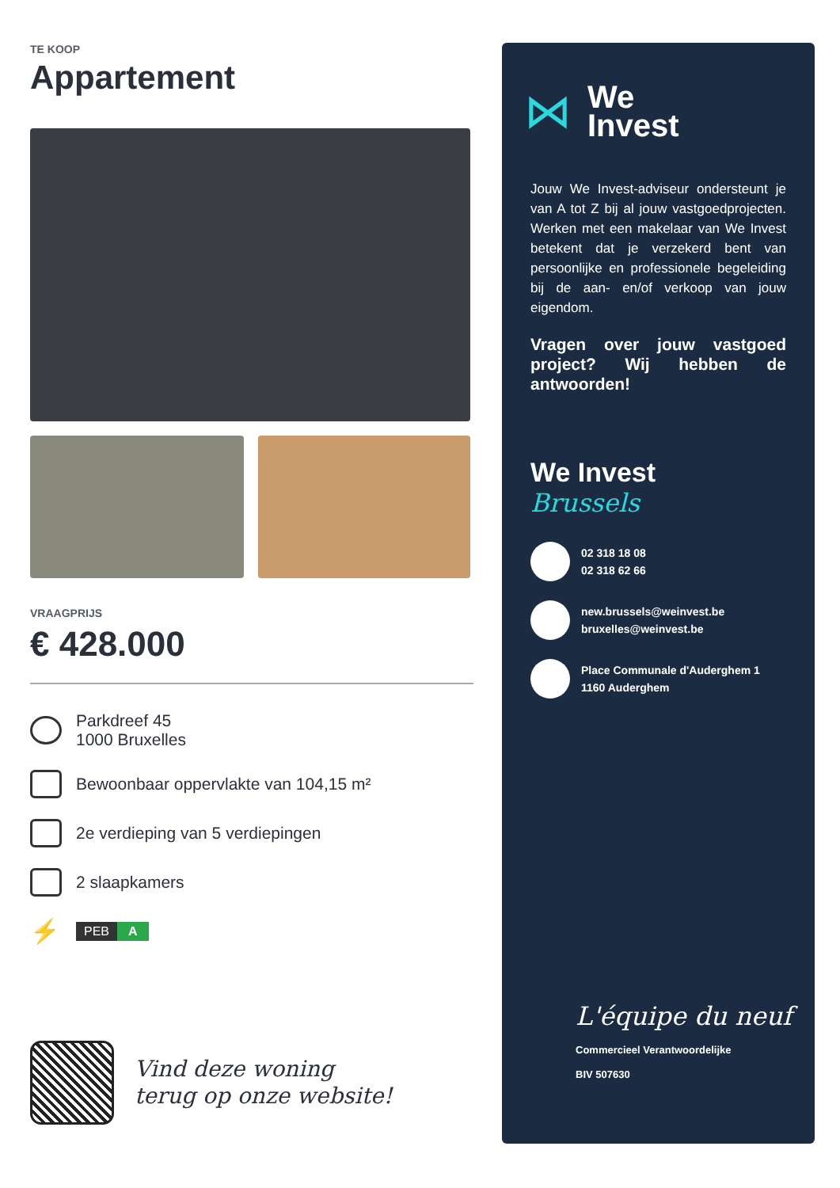TE KOOP
Appartement
VRAAGPRIJS
€ 428.000
Parkdreef 45
1000 Bruxelles
Bewoonbaar oppervlakte van 104,15 m²
2e verdieping van 5 verdiepingen
2 slaapkamers
⚡
PEB A
Vind deze woning
terug op onze website!
⋈
We
Invest
Jouw We Invest-adviseur ondersteunt je van A tot Z bij al jouw vastgoedprojecten. Werken met een makelaar van We Invest betekent dat je verzekerd bent van persoonlijke en professionele begeleiding bij de aan- en/of verkoop van jouw eigendom.
Vragen over jouw vastgoed project? Wij hebben de antwoorden!
We Invest
Brussels
02 318 18 08
02 318 62 66
new.brussels@weinvest.be
bruxelles@weinvest.be
Place Communale d'Auderghem 1
1160 Auderghem
L'équipe du neuf
Commercieel Verantwoordelijke
BIV 507630